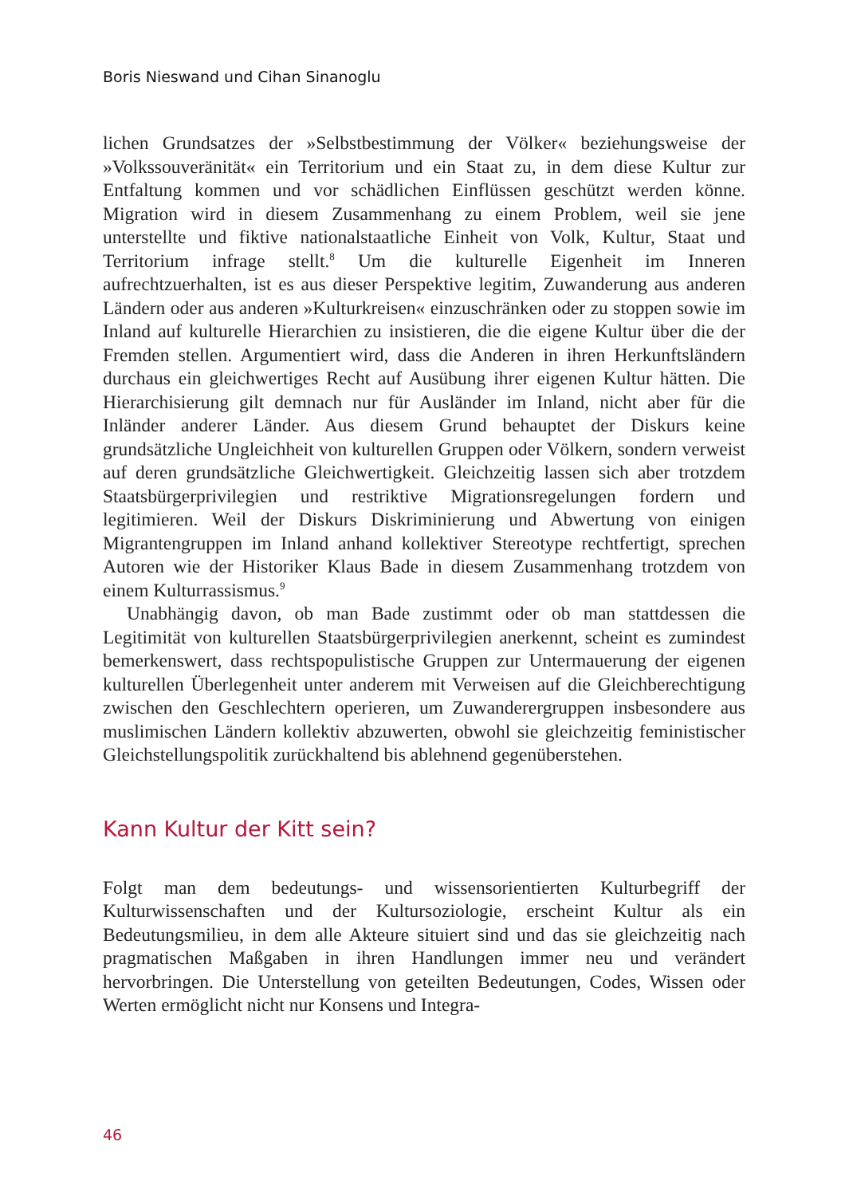Boris Nieswand und Cihan Sinanoglu
lichen Grundsatzes der »Selbstbestimmung der Völker« beziehungsweise der »Volkssouveränität« ein Territorium und ein Staat zu, in dem diese Kultur zur Entfaltung kommen und vor schädlichen Einflüssen geschützt werden könne. Migration wird in diesem Zusammenhang zu einem Problem, weil sie jene unterstellte und fiktive nationalstaatliche Einheit von Volk, Kultur, Staat und Territorium infrage stellt.<sup>8</sup> Um die kulturelle Eigenheit im Inneren aufrechtzuerhalten, ist es aus dieser Perspektive legitim, Zuwanderung aus anderen Ländern oder aus anderen »Kulturkreisen« einzuschränken oder zu stoppen sowie im Inland auf kulturelle Hierarchien zu insistieren, die die eigene Kultur über die der Fremden stellen. Argumentiert wird, dass die Anderen in ihren Herkunftsländern durchaus ein gleichwertiges Recht auf Ausübung ihrer eigenen Kultur hätten. Die Hierarchisierung gilt demnach nur für Ausländer im Inland, nicht aber für die Inländer anderer Länder. Aus diesem Grund behauptet der Diskurs keine grundsätzliche Ungleichheit von kulturellen Gruppen oder Völkern, sondern verweist auf deren grundsätzliche Gleichwertigkeit. Gleichzeitig lassen sich aber trotzdem Staatsbürgerprivilegien und restriktive Migrationsregelungen fordern und legitimieren. Weil der Diskurs Diskriminierung und Abwertung von einigen Migrantengruppen im Inland anhand kollektiver Stereotype rechtfertigt, sprechen Autoren wie der Historiker Klaus Bade in diesem Zusammenhang trotzdem von einem Kulturrassismus.<sup>9</sup>
Unabhängig davon, ob man Bade zustimmt oder ob man stattdessen die Legitimität von kulturellen Staatsbürgerprivilegien anerkennt, scheint es zumindest bemerkenswert, dass rechtspopulistische Gruppen zur Untermauerung der eigenen kulturellen Überlegenheit unter anderem mit Verweisen auf die Gleichberechtigung zwischen den Geschlechtern operieren, um Zuwanderergruppen insbesondere aus muslimischen Ländern kollektiv abzuwerten, obwohl sie gleichzeitig feministischer Gleichstellungspolitik zurückhaltend bis ablehnend gegenüberstehen.
Kann Kultur der Kitt sein?
Folgt man dem bedeutungs- und wissensorientierten Kulturbegriff der Kulturwissenschaften und der Kultursoziologie, erscheint Kultur als ein Bedeutungsmilieu, in dem alle Akteure situiert sind und das sie gleichzeitig nach pragmatischen Maßgaben in ihren Handlungen immer neu und verändert hervorbringen. Die Unterstellung von geteilten Bedeutungen, Codes, Wissen oder Werten ermöglicht nicht nur Konsens und Integra-
46